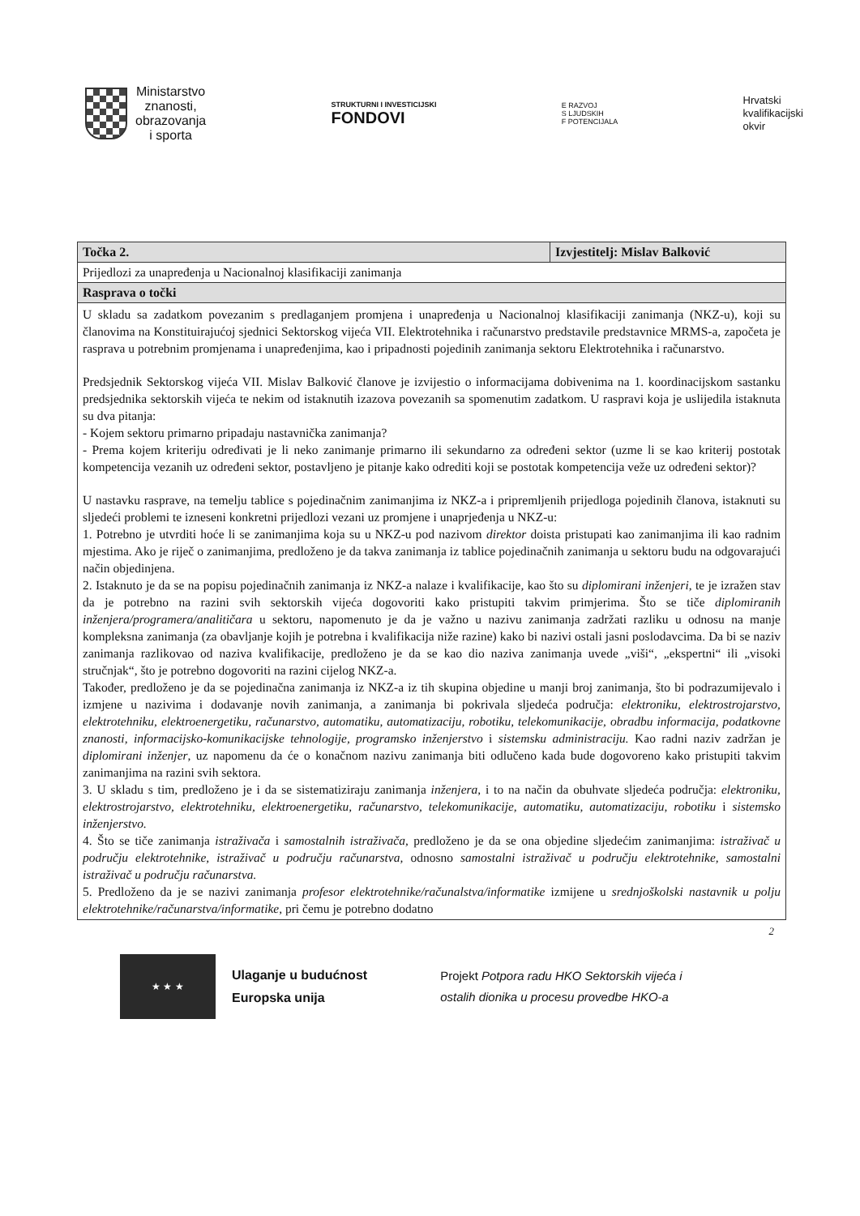Ministarstvo
znanosti,
obrazovanja
i sporta
STRUKTURNI I INVESTICIJSKI
FONDOVI
E RAZVOJ
S LJUDSKIH
F POTENCIJALA
Hrvatski
kvalifikacijski
okvir
| Točka 2. | Izvjestitelj: Mislav Balković |
| --- | --- |
| Prijedlozi za unapređenja u Nacionalnoj klasifikaciji zanimanja | |
| Rasprava o točki | |
| U skladu sa zadatkom povezanim s predlaganjem promjena i unapređenja u Nacionalnoj klasifikaciji zanimanja (NKZ-u), koji su članovima na Konstituirajućoj sjednici Sektorskog vijeća VII. Elektrotehnika i računarstvo predstavile predstavnice MRMS-a, započeta je rasprava u potrebnim promjenama i unapređenjima, kao i pripadnosti pojedinih zanimanja sektoru Elektrotehnika i računarstvo. Predsjednik Sektorskog vijeća VII. Mislav Balković članove je izvijestio o informacijama dobivenima na 1. koordinacijskom sastanku predsjednika sektorskih vijeća te nekim od istaknutih izazova povezanih sa spomenutim zadatkom. U raspravi koja je uslijedila istaknuta su dva pitanja: - Kojem sektoru primarno pripadaju nastavnička zanimanja? - Prema kojem kriteriju određivati je li neko zanimanje primarno ili sekundarno za određeni sektor (uzme li se kao kriterij postotak kompetencija vezanih uz određeni sektor, postavljeno je pitanje kako odrediti koji se postotak kompetencija veže uz određeni sektor)? U nastavku rasprave, na temelju tablice s pojedinačnim zanimanjima iz NKZ-a i pripremljenih prijedloga pojedinih članova, istaknuti su sljedeći problemi te izneseni konkretni prijedlozi vezani uz promjene i unaprjeđenja u NKZ-u: 1. Potrebno je utvrditi hoće li se zanimanjima koja su u NKZ-u pod nazivom direktor doista pristupati kao zanimanjima ili kao radnim mjestima. Ako je riječ o zanimanjima, predloženo je da takva zanimanja iz tablice pojedinačnih zanimanja u sektoru budu na odgovarajući način objedinjena. 2. Istaknuto je da se na popisu pojedinačnih zanimanja iz NKZ-a nalaze i kvalifikacije, kao što su diplomirani inženjeri , te je izražen stav da je potrebno na razini svih sektorskih vijeća dogovoriti kako pristupiti takvim primjerima. Što se tiče diplomiranih inženjera/programera/analitičara u sektoru, napomenuto je da je važno u nazivu zanimanja zadržati razliku u odnosu na manje kompleksna zanimanja (za obavljanje kojih je potrebna i kvalifikacija niže razine) kako bi nazivi ostali jasni poslodavcima. Da bi se naziv zanimanja razlikovao od naziva kvalifikacije, predloženo je da se kao dio naziva zanimanja uvede „viši“, „ekspertni“ ili „visoki stručnjak“, što je potrebno dogovoriti na razini cijelog NKZ-a. Također, predloženo je da se pojedinačna zanimanja iz NKZ-a iz tih skupina objedine u manji broj zanimanja, što bi podrazumijevalo i izmjene u nazivima i dodavanje novih zanimanja, a zanimanja bi pokrivala sljedeća područja: elektroniku, elektrostrojarstvo, elektrotehniku, elektroenergetiku, računarstvo, automatiku, automatizaciju, robotiku, telekomunikacije, obradbu informacija, podatkovne znanosti, informacijsko-komunikacijske tehnologije, programsko inženjerstvo i sistemsku administraciju. Kao radni naziv zadržan je diplomirani inženjer , uz napomenu da će o konačnom nazivu zanimanja biti odlučeno kada bude dogovoreno kako pristupiti takvim zanimanjima na razini svih sektora. 3. U skladu s tim, predloženo je i da se sistematiziraju zanimanja inženjera , i to na način da obuhvate sljedeća područja: elektroniku, elektrostrojarstvo, elektrotehniku, elektroenergetiku, računarstvo, telekomunikacije, automatiku, automatizaciju, robotiku i sistemsko inženjerstvo. 4. Što se tiče zanimanja istraživača i samostalnih istraživača , predloženo je da se ona objedine sljedećim zanimanjima: istraživač u području elektrotehnike, istraživač u području računarstva, odnosno samostalni istraživač u području elektrotehnike, samostalni istraživač u području računarstva. 5. Predloženo da je se nazivi zanimanja profesor elektrotehnike/računalstva/informatike izmijene u srednjoškolski nastavnik u polju elektrotehnike/računarstva/informatike , pri čemu je potrebno dodatno | |
2
★ ★ ★
Ulaganje u budućnost
Europska unija
Projekt Potpora radu HKO Sektorskih vijeća i
ostalih dionika u procesu provedbe HKO-a